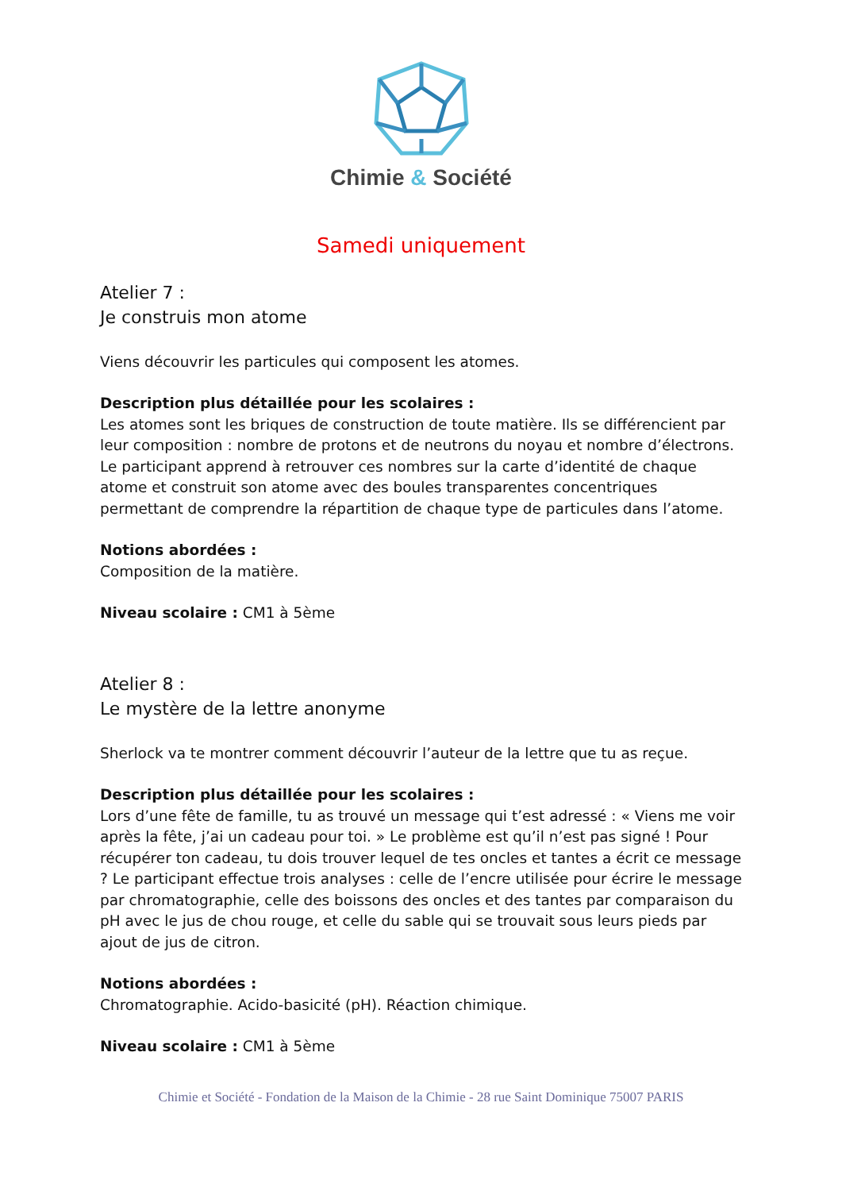Chimie & Société
Samedi uniquement
Atelier 7 :
Je construis mon atome
Viens découvrir les particules qui composent les atomes.
Description plus détaillée pour les scolaires :
Les atomes sont les briques de construction de toute matière. Ils se différencient par leur composition : nombre de protons et de neutrons du noyau et nombre d’électrons. Le participant apprend à retrouver ces nombres sur la carte d’identité de chaque atome et construit son atome avec des boules transparentes concentriques permettant de comprendre la répartition de chaque type de particules dans l’atome.
Notions abordées :
Composition de la matière.
Niveau scolaire : CM1 à 5ème
Atelier 8 :
Le mystère de la lettre anonyme
Sherlock va te montrer comment découvrir l’auteur de la lettre que tu as reçue.
Description plus détaillée pour les scolaires :
Lors d’une fête de famille, tu as trouvé un message qui t’est adressé : « Viens me voir après la fête, j’ai un cadeau pour toi. » Le problème est qu’il n’est pas signé ! Pour récupérer ton cadeau, tu dois trouver lequel de tes oncles et tantes a écrit ce message ? Le participant effectue trois analyses : celle de l’encre utilisée pour écrire le message par chromatographie, celle des boissons des oncles et des tantes par comparaison du pH avec le jus de chou rouge, et celle du sable qui se trouvait sous leurs pieds par ajout de jus de citron.
Notions abordées :
Chromatographie. Acido-basicité (pH). Réaction chimique.
Niveau scolaire : CM1 à 5ème
Chimie et Société - Fondation de la Maison de la Chimie - 28 rue Saint Dominique 75007 PARIS